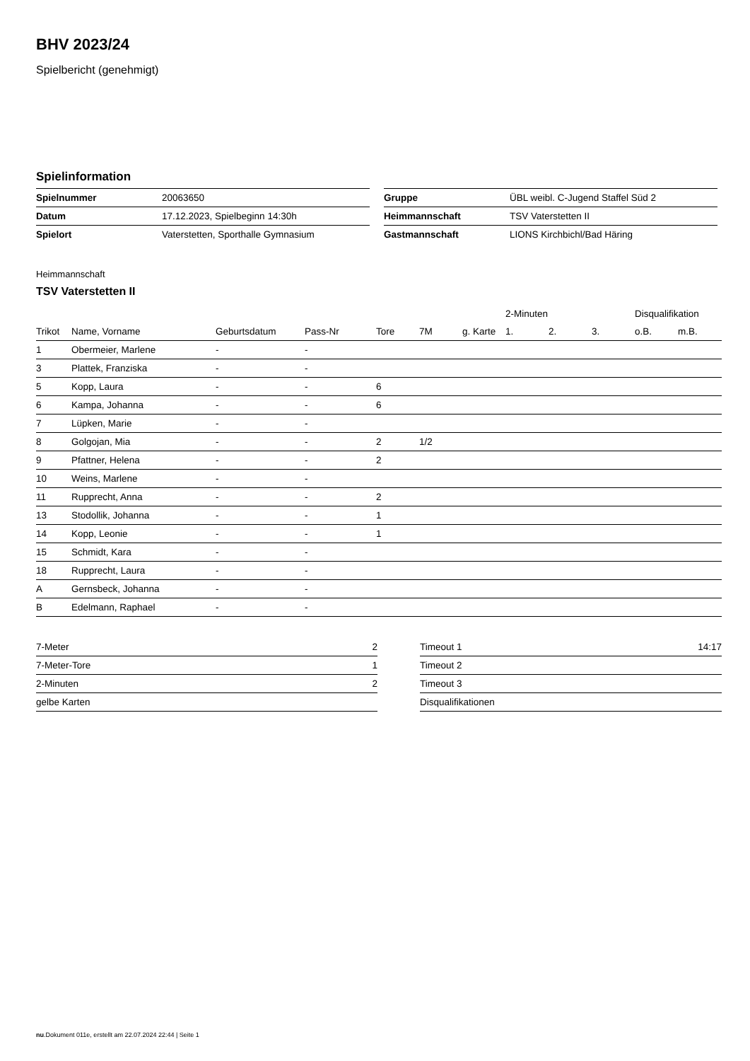BHV 2023/24
Spielbericht (genehmigt)
Spielinformation
| Spielnummer | 20063650 |
| Datum | 17.12.2023, Spielbeginn 14:30h |
| Spielort | Vaterstetten, Sporthalle Gymnasium |
| Gruppe | ÜBL weibl. C-Jugend Staffel Süd 2 |
| Heimmannschaft | TSV Vaterstetten II |
| Gastmannschaft | LIONS Kirchbichl/Bad Häring |
Heimmannschaft
TSV Vaterstetten II
| | | | | | | | 2-Minuten | | | Disqualifikation | |
| --- | --- | --- | --- | --- | --- | --- | --- | --- | --- | --- | --- |
| Trikot | Name, Vorname | Geburtsdatum | Pass-Nr | Tore | 7M | g. Karte | 1. | 2. | 3. | o.B. | m.B. |
| 1 | Obermeier, Marlene | - | - | | | | | | | | |
| 3 | Plattek, Franziska | - | - | | | | | | | | |
| 5 | Kopp, Laura | - | - | 6 | | | | | | | |
| 6 | Kampa, Johanna | - | - | 6 | | | | | | | |
| 7 | Lüpken, Marie | - | - | | | | | | | | |
| 8 | Golgojan, Mia | - | - | 2 | 1/2 | | | | | | |
| 9 | Pfattner, Helena | - | - | 2 | | | | | | | |
| 10 | Weins, Marlene | - | - | | | | | | | | |
| 11 | Rupprecht, Anna | - | - | 2 | | | | | | | |
| 13 | Stodollik, Johanna | - | - | 1 | | | | | | | |
| 14 | Kopp, Leonie | - | - | 1 | | | | | | | |
| 15 | Schmidt, Kara | - | - | | | | | | | | |
| 18 | Rupprecht, Laura | - | - | | | | | | | | |
| A | Gernsbeck, Johanna | - | - | | | | | | | | |
| B | Edelmann, Raphael | - | - | | | | | | | | |
| 7-Meter | 2 |
| 7-Meter-Tore | 1 |
| 2-Minuten | 2 |
| gelbe Karten | |
| Timeout 1 | 14:17 |
| Timeout 2 | |
| Timeout 3 | |
| Disqualifikationen | |
nu.Dokument 011e, erstellt am 22.07.2024 22:44 | Seite 1